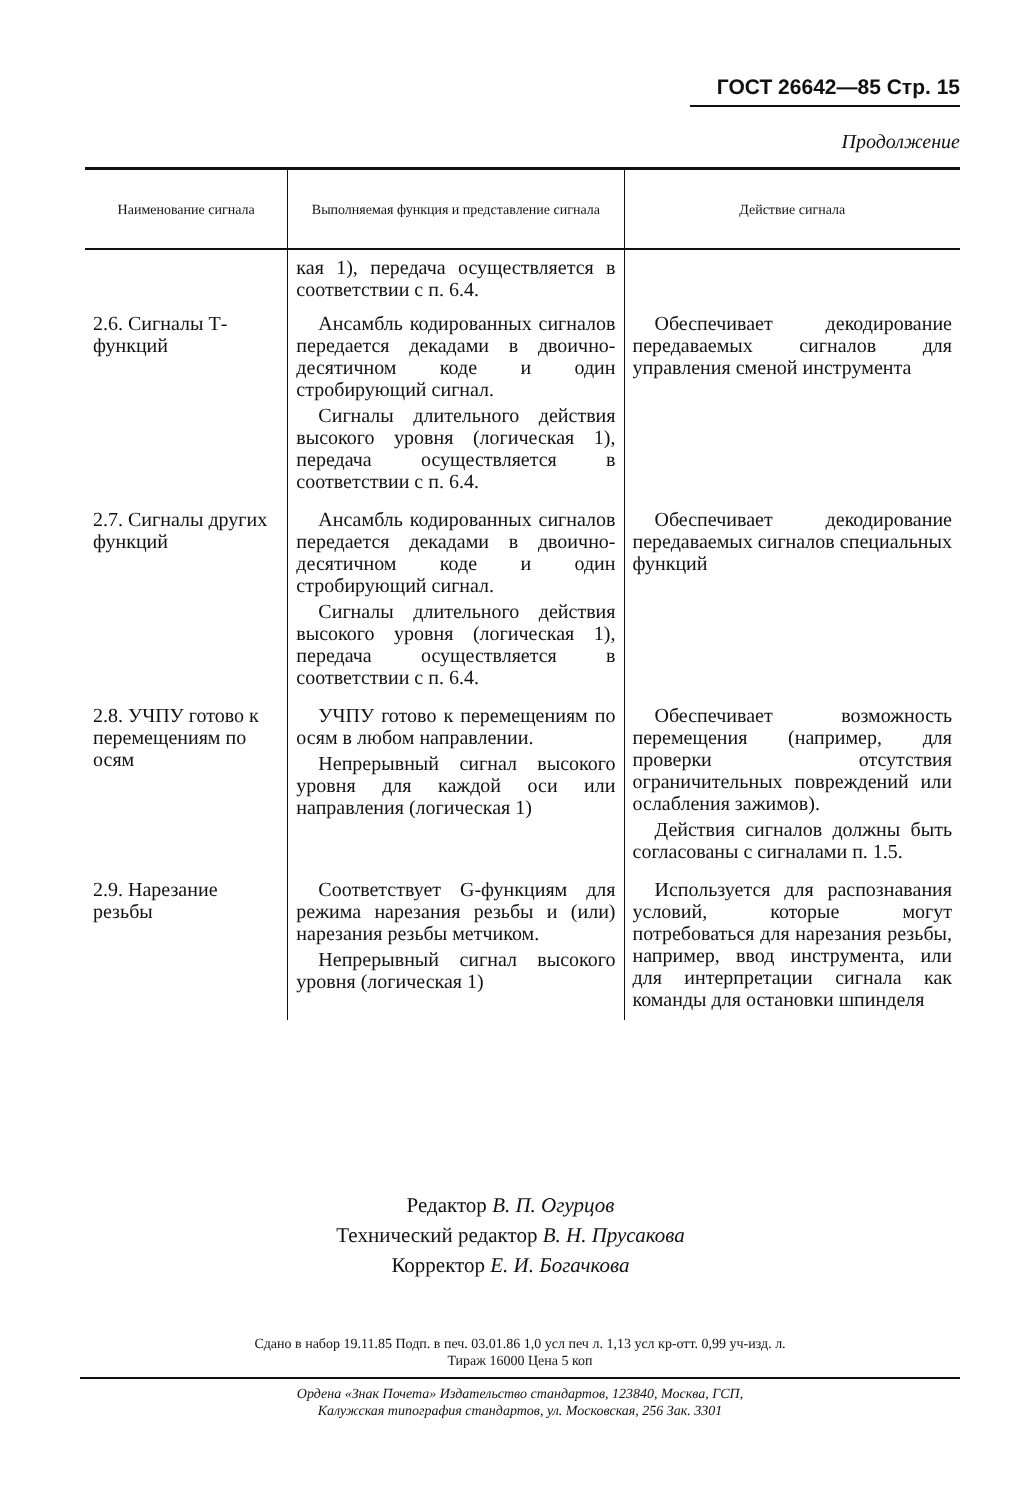ГОСТ 26642—85 Стр. 15
Продолжение
| Наименование сигнала | Выполняемая функция и представление сигнала | Действие сигнала |
| --- | --- | --- |
| | кая 1), передача осуществляется в соответствии с п. 6.4. | |
| 2.6. Сигналы Т-функций | Ансамбль кодированных сигналов передается декадами в двоично-десятичном коде и один стробирующий сигнал. Сигналы длительного действия высокого уровня (логическая 1), передача осуществляется в соответствии с п. 6.4. | Обеспечивает декодирование передаваемых сигналов для управления сменой инструмента |
| 2.7. Сигналы других функций | Ансамбль кодированных сигналов передается декадами в двоично-десятичном коде и один стробирующий сигнал. Сигналы длительного действия высокого уровня (логическая 1), передача осуществляется в соответствии с п. 6.4. | Обеспечивает декодирование передаваемых сигналов специальных функций |
| 2.8. УЧПУ готово к перемещениям по осям | УЧПУ готово к перемещениям по осям в любом направлении. Непрерывный сигнал высокого уровня для каждой оси или направления (логическая 1) | Обеспечивает возможность перемещения (например, для проверки отсутствия ограничительных повреждений или ослабления зажимов). Действия сигналов должны быть согласованы с сигналами п. 1.5. |
| 2.9. Нарезание резьбы | Соответствует G-функциям для режима нарезания резьбы и (или) нарезания резьбы метчиком. Непрерывный сигнал высокого уровня (логическая 1) | Используется для распознавания условий, которые могут потребоваться для нарезания резьбы, например, ввод инструмента, или для интерпретации сигнала как команды для остановки шпинделя |
Редактор В. П. Огурцов
Технический редактор В. Н. Прусакова
Корректор Е. И. Богачкова
Сдано в набор 19.11.85 Подп. в печ. 03.01.86 1,0 усл печ л. 1,13 усл кр-отт. 0,99 уч-изд. л.
Тираж 16000 Цена 5 коп
Ордена «Знак Почета» Издательство стандартов, 123840, Москва, ГСП,
Калужская типография стандартов, ул. Московская, 256 Зак. 3301